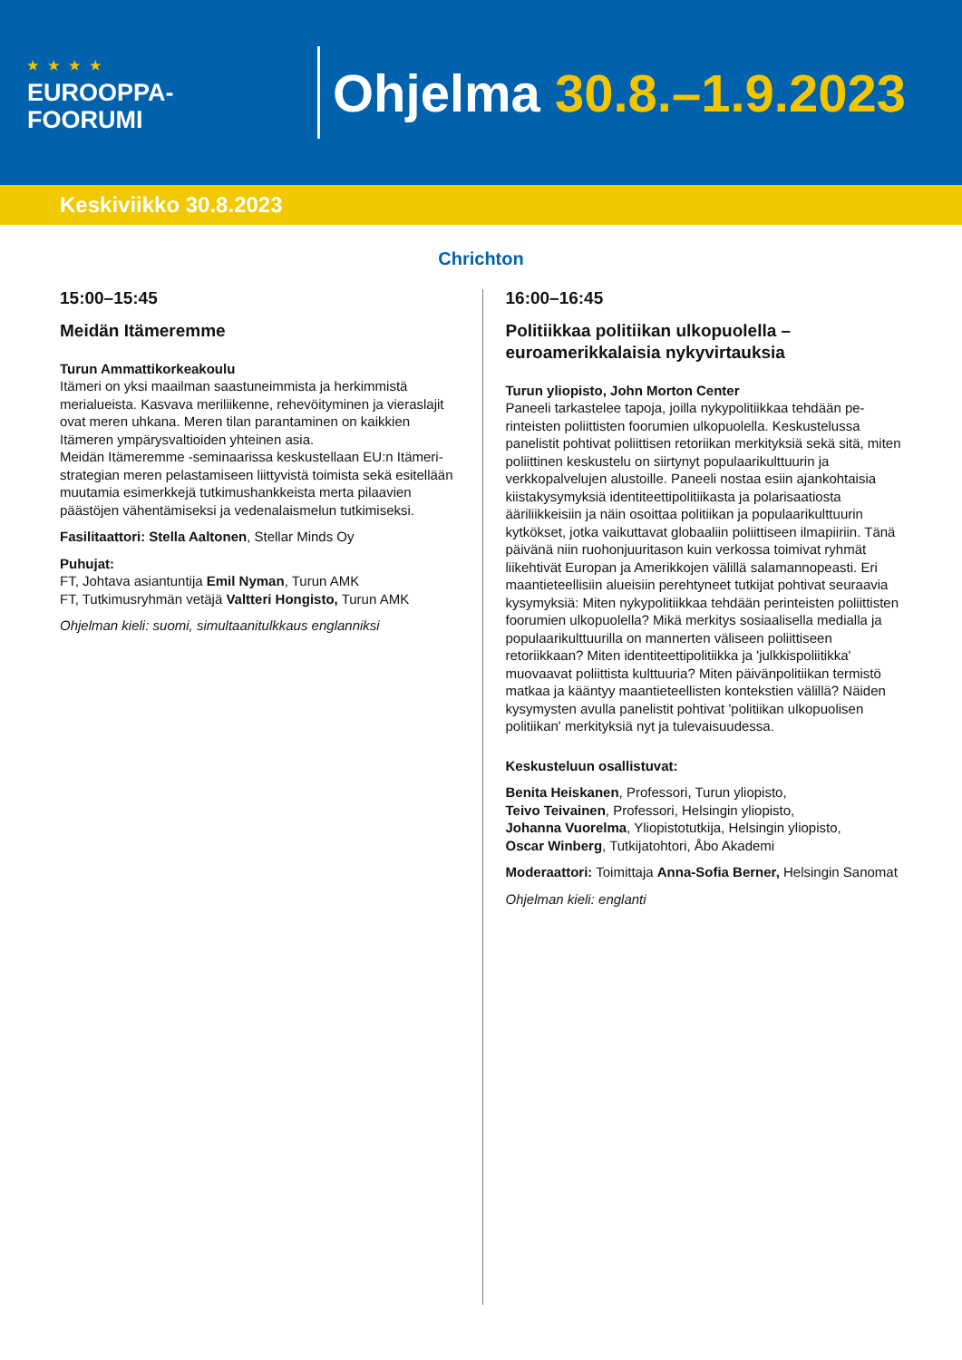★★★★
EUROOPPA-
FOORUMI
Ohjelma 30.8.–1.9.2023
Keskiviikko 30.8.2023
Chrichton
15:00–15:45
Meidän Itämeremme
Turun Ammattikorkeakoulu
Itämeri on yksi maailman saastuneimmista ja herkimmistä merialueista. Kasvava meriliikenne, rehevöityminen ja vieras­lajit ovat meren uhkana. Meren tilan parantaminen on kaik­kien Itämeren ympärysvaltioiden yhteinen asia.
Meidän Itämeremme -seminaarissa keskustellaan EU:n Itä­meri-strategian meren pelastamiseen liittyvistä toimista sekä esitellään muutamia esimerkkejä tutkimushankkeista merta pilaavien päästöjen vähentämiseksi ja vedenalaismelun tutki­miseksi.
Fasilitaattori: Stella Aaltonen, Stellar Minds Oy
Puhujat:
FT, Johtava asiantuntija Emil Nyman, Turun AMK
FT, Tutkimusryhmän vetäjä Valtteri Hongisto, Turun AMK
Ohjelman kieli: suomi, simultaanitulkkaus englanniksi
16:00–16:45
Politiikkaa politiikan ulkopuolella – euroamerikkalaisia nykyvirtauksia
Turun yliopisto, John Morton Center
Paneeli tarkastelee tapoja, joilla nykypolitiikkaa tehdään pe­rinteisten poliittisten foorumien ulkopuolella. Keskustelussa panelistit pohtivat poliittisen retoriikan merkityksiä sekä sitä, miten poliittinen keskustelu on siirtynyt populaarikulttuurin ja verkkopalvelujen alustoille. Paneeli nostaa esiin ajankohtai­sia kiistakysymyksiä identiteettipolitiikasta ja polarisaatiosta ääriliikkeisiin ja näin osoittaa politiikan ja populaarikulttuurin kytkökset, jotka vaikuttavat globaaliin poliittiseen ilmapiiriin. Tänä päivänä niin ruohonjuuritason kuin verkossa toimivat ryhmät liikehtivät Europan ja Amerikkojen välillä salamanno­peasti. Eri maantieteellisiin alueisiin perehtyneet tutkijat poh­tivat seuraavia kysymyksiä: Miten nykypolitiikkaa tehdään perinteisten poliittisten foorumien ulkopuolella? Mikä merki­tys sosiaalisella medialla ja populaarikulttuurilla on manner­ten väliseen poliittiseen retoriikkaan? Miten identiteettipolitiik­ka ja 'julkkispoliitikka' muovaavat poliittista kulttuuria? Miten päivänpolitiikan termistö matkaa ja kääntyy maantieteellisten kontekstien välillä? Näiden kysymysten avulla panelistit pohtivat 'politiikan ulkopuolisen politiikan' merkityksiä nyt ja tulevaisuudessa.
Keskusteluun osallistuvat:
Benita Heiskanen, Professori, Turun yliopisto,
Teivo Teivainen, Professori, Helsingin yliopisto,
Johanna Vuorelma, Yliopistotutkija, Helsingin yliopisto,
Oscar Winberg, Tutkijatohtori, Åbo Akademi
Moderaattori: Toimittaja Anna-Sofia Berner, Helsingin Sanomat
Ohjelman kieli: englanti